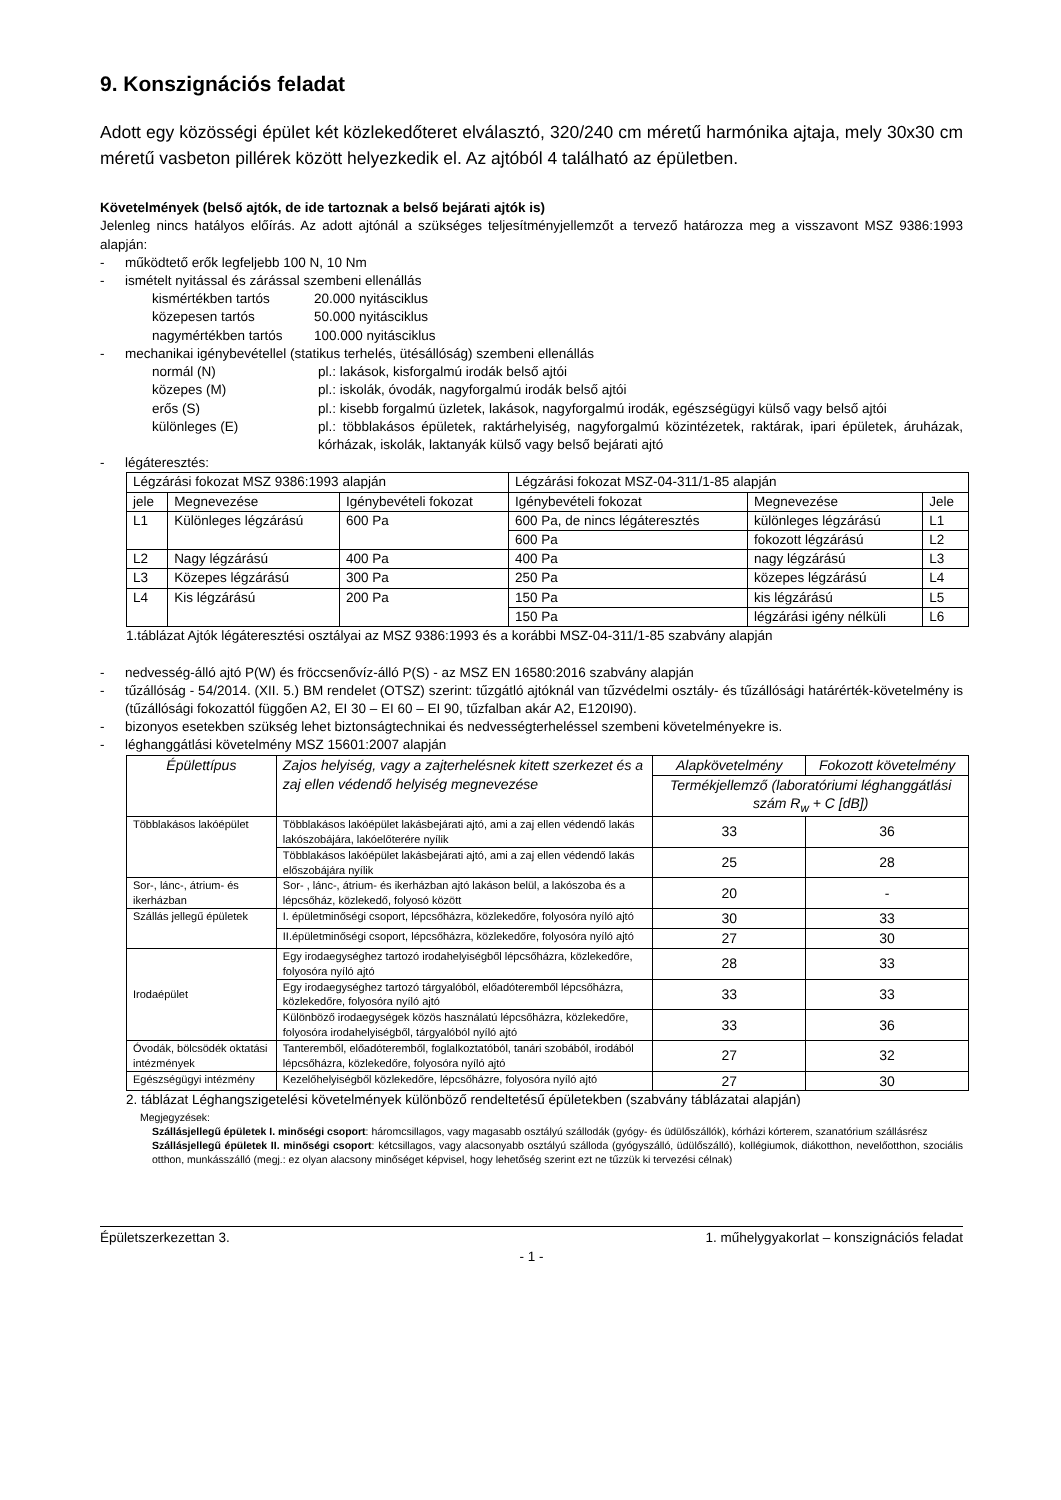9. Konszignációs feladat
Adott egy közösségi épület két közlekedőteret elválasztó, 320/240 cm méretű harmónika ajtaja, mely 30x30 cm méretű vasbeton pillérek között helyezkedik el. Az ajtóból 4 található az épületben.
Követelmények (belső ajtók, de ide tartoznak a belső bejárati ajtók is)
Jelenleg nincs hatályos előírás. Az adott ajtónál a szükséges teljesítményjellemzőt a tervező határozza meg a visszavont MSZ 9386:1993 alapján:
- működtető erők legfeljebb 100 N, 10 Nm
- ismételt nyitással és zárással szembeni ellenállás
kismértékben tartós 20.000 nyitásciklus
közepesen tartós 50.000 nyitásciklus
nagymértékben tartós 100.000 nyitásciklus
- mechanikai igénybevétellel (statikus terhelés, ütésállóság) szembeni ellenállás
normál (N) pl.: lakások, kisforgalmú irodák belső ajtói
közepes (M) pl.: iskolák, óvodák, nagyforgalmú irodák belső ajtói
erős (S) pl.: kisebb forgalmú üzletek, lakások, nagyforgalmú irodák, egészségügyi külső vagy belső ajtói
különleges (E) pl.: többlakásos épületek, raktárhelyiség, nagyforgalmú közintézetek, raktárak, ipari épületek, áruházak, kórházak, iskolák, laktanyák külső vagy belső bejárati ajtó
- légáteresztés:
| Légzárási fokozat MSZ 9386:1993 alapján | | | Légzárási fokozat MSZ-04-311/1-85 alapján | | |
| jele | Megnevezése | Igénybevételi fokozat | Igénybevételi fokozat | Megnevezése | Jele |
| L1 | Különleges légzárású | 600 Pa | 600 Pa, de nincs légáteresztés | különleges légzárású | L1 |
| | | | 600 Pa | fokozott légzárású | L2 |
| L2 | Nagy légzárású | 400 Pa | 400 Pa | nagy légzárású | L3 |
| L3 | Közepes légzárású | 300 Pa | | | |
| | | | 250 Pa | közepes légzárású | L4 |
| L4 | Kis légzárású | 200 Pa | | | |
| | | | 150 Pa | kis légzárású | L5 |
| | | | 150 Pa | légzárási igény nélküli | L6 |
1.táblázat Ajtók légáteresztési osztályai az MSZ 9386:1993 és a korábbi MSZ-04-311/1-85 szabvány alapján
- nedvesség-álló ajtó P(W) és fröccsenővíz-álló P(S) - az MSZ EN 16580:2016 szabvány alapján
- tűzállóság - 54/2014. (XII. 5.) BM rendelet (OTSZ) szerint: tűzgátló ajtóknál van tűzvédelmi osztály- és tűzállósági határérték-követelmény is (tűzállósági fokozattól függően A2, EI 30 – EI 60 – EI 90, tűzfalban akár A2, E120I90).
- bizonyos esetekben szükség lehet biztonságtechnikai és nedvességterheléssel szembeni követelményekre is.
- léghanggátlási követelmény MSZ 15601:2007 alapján
| Épülettípus | Zajos helyiség, vagy a zajterhelésnek kitett szerkezet és a zaj ellen védendő helyiség megnevezése | Alapkövetelmény | Fokozott követelmény |
| --- | --- | --- | --- |
| | | Termékjellemző (laboratóriumi léghanggátlási szám R<sub>w</sub> + C [dB]) | |
| Többlakásos lakóépület | Többlakásos lakóépület lakásbejárati ajtó, ami a zaj ellen védendő lakás lakószobájára, lakóelőterére nyílik | 33 | 36 |
| | Többlakásos lakóépület lakásbejárati ajtó, ami a zaj ellen védendő lakás előszobájára nyílik | 25 | 28 |
| Sor-, lánc-, átrium- és ikerházban | Sor- , lánc-, átrium- és ikerházban ajtó lakáson belül, a lakószoba és a lépcsőház, közlekedő, folyosó között | 20 | - |
| Szállás jellegű épületek | I. épületminőségi csoport, lépcsőházra, közlekedőre, folyosóra nyíló ajtó | 30 | 33 |
| | II.épületminőségi csoport, lépcsőházra, közlekedőre, folyosóra nyíló ajtó | 27 | 30 |
| Irodaépület | Egy irodaegységhez tartozó irodahelyiségből lépcsőházra, közlekedőre, folyosóra nyíló ajtó | 28 | 33 |
| | Egy irodaegységhez tartozó tárgyalóból, előadóteremből lépcsőházra, közlekedőre, folyosóra nyíló ajtó | 33 | 33 |
| | Különböző irodaegységek közös használatú lépcsőházra, közlekedőre, folyosóra irodahelyiségből, tárgyalóból nyíló ajtó | 33 | 36 |
| Óvodák, bölcsödék oktatási intézmények | Tanteremből, előadóteremből, foglalkoztatóból, tanári szobából, irodából lépcsőházra, közlekedőre, folyosóra nyíló ajtó | 27 | 32 |
| Egészségügyi intézmény | Kezelőhelyiségből közlekedőre, lépcsőházre, folyosóra nyíló ajtó | 27 | 30 |
2. táblázat Léghangszigetelési követelmények különböző rendeltetésű épületekben (szabvány táblázatai alapján)
Megjegyzések:
Szállásjellegű épületek I. minőségi csoport: háromcsillagos, vagy magasabb osztályú szállodák (gyógy- és üdülőszállók), kórházi kórterem, szanatórium szállásrész
Szállásjellegű épületek II. minőségi csoport: kétcsillagos, vagy alacsonyabb osztályú szálloda (gyógyszálló, üdülőszálló), kollégiumok, diákotthon, nevelőotthon, szociális otthon, munkásszálló (megj.: ez olyan alacsony minőséget képvisel, hogy lehetőség szerint ezt ne tűzzük ki tervezési célnak)
Épületszerkezettan 3. 1. műhelygyakorlat – konszignációs feladat
- 1 -